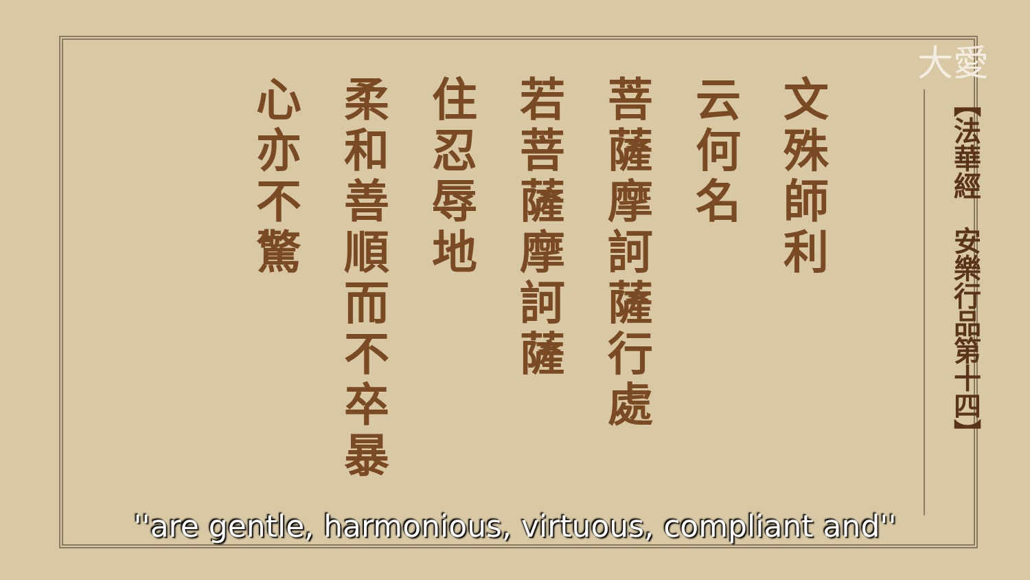大愛
【法華經　安樂行品第十四】
文殊師利
云何名
菩薩摩訶薩行處
若菩薩摩訶薩
住忍辱地
柔和善順而不卒暴
心亦不驚
''are gentle, harmonious, virtuous, compliant and''